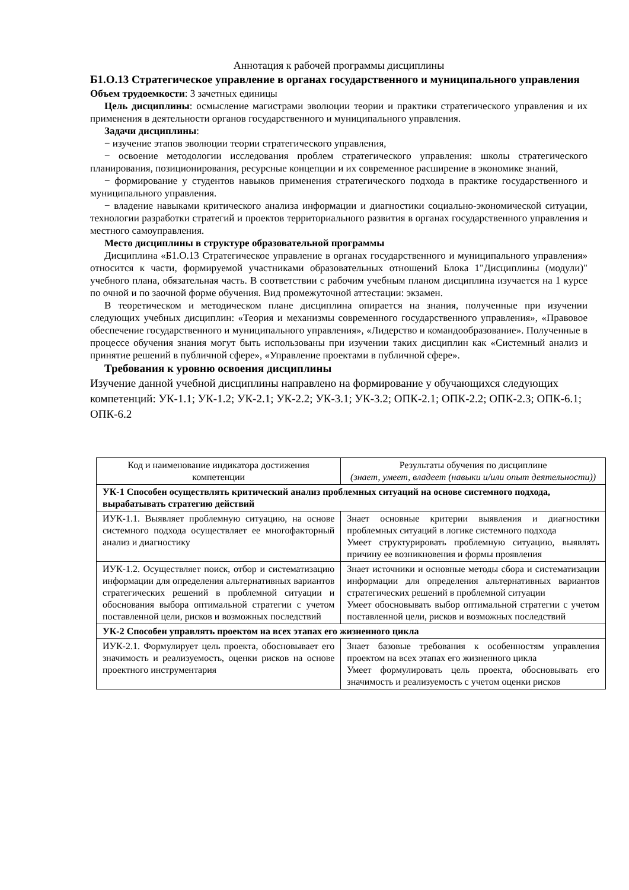Аннотация к рабочей программы дисциплины
Б1.О.13 Стратегическое управление в органах государственного и муниципального управления
Объем трудоемкости: 3 зачетных единицы
Цель дисциплины: осмысление магистрами эволюции теории и практики стратегического управления и их применения в деятельности органов государственного и муниципального управления.
Задачи дисциплины:
− изучение этапов эволюции теории стратегического управления,
− освоение методологии исследования проблем стратегического управления: школы стратегического планирования, позиционирования, ресурсные концепции и их современное расширение в экономике знаний,
− формирование у студентов навыков применения стратегического подхода в практике государственного и муниципального управления.
− владение навыками критического анализа информации и диагностики социально-экономической ситуации, технологии разработки стратегий и проектов территориального развития в органах государственного управления и местного самоуправления.
Место дисциплины в структуре образовательной программы
Дисциплина «Б1.О.13 Стратегическое управление в органах государственного и муниципального управления» относится к части, формируемой участниками образовательных отношений Блока 1"Дисциплины (модули)" учебного плана, обязательная часть. В соответствии с рабочим учебным планом дисциплина изучается на 1 курсе по очной и по заочной форме обучения. Вид промежуточной аттестации: экзамен.
В теоретическом и методическом плане дисциплина опирается на знания, полученные при изучении следующих учебных дисциплин: «Теория и механизмы современного государственного управления», «Правовое обеспечение государственного и муниципального управления», «Лидерство и командообразование». Полученные в процессе обучения знания могут быть использованы при изучении таких дисциплин как «Системный анализ и принятие решений в публичной сфере», «Управление проектами в публичной сфере».
Требования к уровню освоения дисциплины
Изучение данной учебной дисциплины направлено на формирование у обучающихся следующих компетенций: УК-1.1; УК-1.2; УК-2.1; УК-2.2; УК-3.1; УК-3.2; ОПК-2.1; ОПК-2.2; ОПК-2.3; ОПК-6.1; ОПК-6.2
| Код и наименование индикатора достижения компетенции | Результаты обучения по дисциплине (знает, умеет, владеет (навыки и/или опыт деятельности)) |
| --- | --- |
| УК-1 Способен осуществлять критический анализ проблемных ситуаций на основе системного подхода, вырабатывать стратегию действий | |
| ИУК-1.1. Выявляет проблемную ситуацию, на основе системного подхода осуществляет ее многофакторный анализ и диагностику | Знает основные критерии выявления и диагностики проблемных ситуаций в логике системного подхода Умеет структурировать проблемную ситуацию, выявлять причину ее возникновения и формы проявления |
| ИУК-1.2. Осуществляет поиск, отбор и систематизацию информации для определения альтернативных вариантов стратегических решений в проблемной ситуации и обоснования выбора оптимальной стратегии с учетом поставленной цели, рисков и возможных последствий | Знает источники и основные методы сбора и систематизации информации для определения альтернативных вариантов стратегических решений в проблемной ситуации Умеет обосновывать выбор оптимальной стратегии с учетом поставленной цели, рисков и возможных последствий |
| УК-2 Способен управлять проектом на всех этапах его жизненного цикла | |
| ИУК-2.1. Формулирует цель проекта, обосновывает его значимость и реализуемость, оценки рисков на основе проектного инструментария | Знает базовые требования к особенностям управления проектом на всех этапах его жизненного цикла Умеет формулировать цель проекта, обосновывать его значимость и реализуемость с учетом оценки рисков |